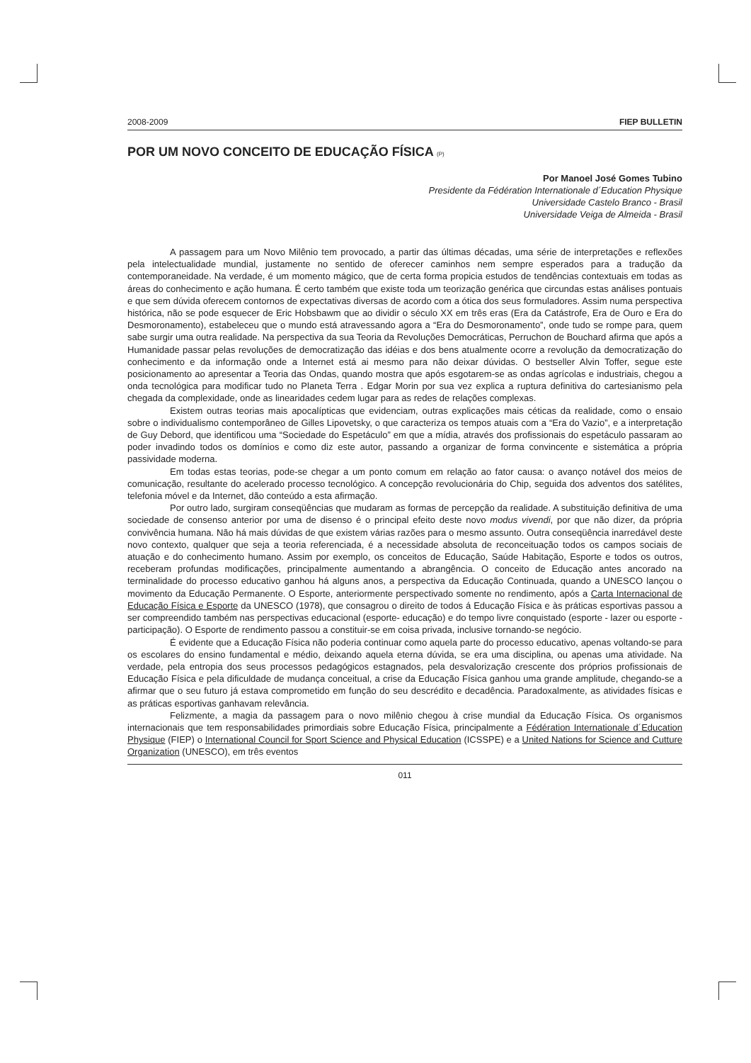2008-2009 FIEP BULLETIN
POR UM NOVO CONCEITO DE EDUCAÇÃO FÍSICA (P)
Por Manoel José Gomes Tubino
Presidente da Fédération Internationale d´Education Physique
Universidade Castelo Branco - Brasil
Universidade Veiga de Almeida - Brasil
A passagem para um Novo Milênio tem provocado, a partir das últimas décadas, uma série de interpretações e reflexões pela intelectualidade mundial, justamente no sentido de oferecer caminhos nem sempre esperados para a tradução da contemporaneidade. Na verdade, é um momento mágico, que de certa forma propicia estudos de tendências contextuais em todas as áreas do conhecimento e ação humana. É certo também que existe toda um teorização genérica que circundas estas análises pontuais e que sem dúvida oferecem contornos de expectativas diversas de acordo com a ótica dos seus formuladores. Assim numa perspectiva histórica, não se pode esquecer de Eric Hobsbawm que ao dividir o século XX em três eras (Era da Catástrofe, Era de Ouro e Era do Desmoronamento), estabeleceu que o mundo está atravessando agora a “Era do Desmoronamento”, onde tudo se rompe para, quem sabe surgir uma outra realidade. Na perspectiva da sua Teoria da Revoluções Democráticas, Perruchon de Bouchard afirma que após a Humanidade passar pelas revoluções de democratização das idéias e dos bens atualmente ocorre a revolução da democratização do conhecimento e da informação onde a Internet está ai mesmo para não deixar dúvidas. O bestseller Alvin Toffer, segue este posicionamento ao apresentar a Teoria das Ondas, quando mostra que após esgotarem-se as ondas agrícolas e industriais, chegou a onda tecnológica para modificar tudo no Planeta Terra . Edgar Morin por sua vez explica a ruptura definitiva do cartesianismo pela chegada da complexidade, onde as linearidades cedem lugar para as redes de relações complexas.
Existem outras teorias mais apocalípticas que evidenciam, outras explicações mais céticas da realidade, como o ensaio sobre o individualismo contemporâneo de Gilles Lipovetsky, o que caracteriza os tempos atuais com a “Era do Vazio”, e a interpretação de Guy Debord, que identificou uma “Sociedade do Espetáculo” em que a mídia, através dos profissionais do espetáculo passaram ao poder invadindo todos os domínios e como diz este autor, passando a organizar de forma convincente e sistemática a própria passividade moderna.
Em todas estas teorias, pode-se chegar a um ponto comum em relação ao fator causa: o avanço notável dos meios de comunicação, resultante do acelerado processo tecnológico. A concepção revolucionária do Chip, seguida dos adventos dos satélites, telefonia móvel e da Internet, dão conteúdo a esta afirmação.
Por outro lado, surgiram conseqüências que mudaram as formas de percepção da realidade. A substituição definitiva de uma sociedade de consenso anterior por uma de disenso é o principal efeito deste novo modus vivendi, por que não dizer, da própria convivência humana. Não há mais dúvidas de que existem várias razões para o mesmo assunto. Outra conseqüência inarredável deste novo contexto, qualquer que seja a teoria referenciada, é a necessidade absoluta de reconceituação todos os campos sociais de atuação e do conhecimento humano. Assim por exemplo, os conceitos de Educação, Saúde Habitação, Esporte e todos os outros, receberam profundas modificações, principalmente aumentando a abrangência. O conceito de Educação antes ancorado na terminalidade do processo educativo ganhou há alguns anos, a perspectiva da Educação Continuada, quando a UNESCO lançou o movimento da Educação Permanente. O Esporte, anteriormente perspectivado somente no rendimento, após a Carta Internacional de Educação Física e Esporte da UNESCO (1978), que consagrou o direito de todos á Educação Física e às práticas esportivas passou a ser compreendido também nas perspectivas educacional (esporte- educação) e do tempo livre conquistado (esporte - lazer ou esporte - participação). O Esporte de rendimento passou a constituir-se em coisa privada, inclusive tornando-se negócio.
É evidente que a Educação Física não poderia continuar como aquela parte do processo educativo, apenas voltando-se para os escolares do ensino fundamental e médio, deixando aquela eterna dúvida, se era uma disciplina, ou apenas uma atividade. Na verdade, pela entropia dos seus processos pedagógicos estagnados, pela desvalorização crescente dos próprios profissionais de Educação Física e pela dificuldade de mudança conceitual, a crise da Educação Física ganhou uma grande amplitude, chegando-se a afirmar que o seu futuro já estava comprometido em função do seu descrédito e decadência. Paradoxalmente, as atividades físicas e as práticas esportivas ganhavam relevância.
Felizmente, a magia da passagem para o novo milênio chegou à crise mundial da Educação Física. Os organismos internacionais que tem responsabilidades primordiais sobre Educação Física, principalmente a Fédération Internationale d´Education Physique (FIEP) o International Council for Sport Science and Physical Education (ICSSPE) e a United Nations for Science and Cutture Organization (UNESCO), em três eventos
011